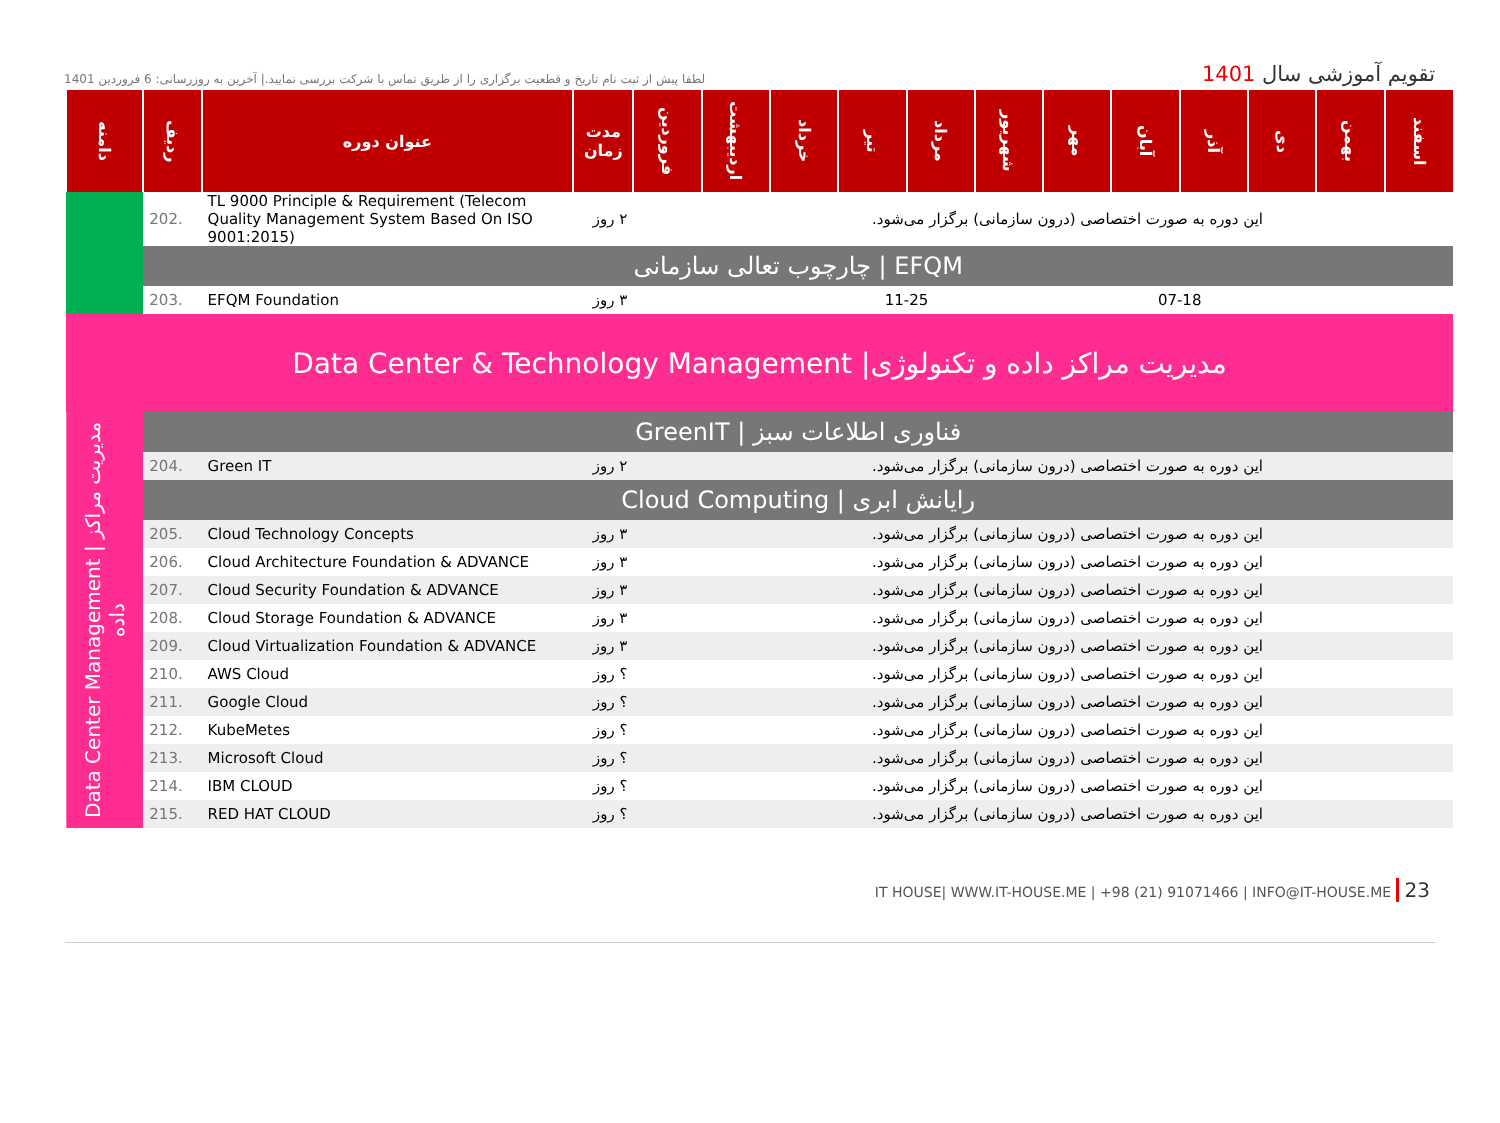لطفا پیش از ثبت نام تاریخ و قطعیت برگزاری را از طریق تماس با شرکت بررسی نمایید.| آخرین به روزرسانی: 6 فروردین 1401
تقویم آموزشی سال 1401
| دامنه | ردیف | عنوان دوره | مدت زمان | فروردین | اردیبهشت | خرداد | تیر | مرداد | شهریور | مهر | آبان | آذر | دی | بهمن | اسفند |
| --- | --- | --- | --- | --- | --- | --- | --- | --- | --- | --- | --- | --- | --- | --- | --- |
| | 202. | TL 9000 Principle & Requirement (Telecom Quality Management System Based On ISO 9001:2015) | ۲ روز | این دوره به صورت اختصاصی (درون سازمانی) برگزار می‌شود. | | | | | | | | | | | |
| | چارچوب تعالی سازمانی / EFQM | | | | | | | | | | | | | | |
| | 203. | EFQM Foundation | ۳ روز | | | | 11-25 | | | | 07-18 | | | | |
| Data Center & Technology Management /مدیریت مراکز داده و تکنولوژی | | | | | | | | | | | | | | | |
| Data Center Management / مدیریت مراکز داده | GreenIT / فناوری اطلاعات سبز | | | | | | | | | | | | | | |
| | 204. | Green IT | ۲ روز | این دوره به صورت اختصاصی (درون سازمانی) برگزار می‌شود. | | | | | | | | | | | |
| | Cloud Computing / رایانش ابری | | | | | | | | | | | | | | |
| | 205. | Cloud Technology Concepts | ۳ روز | این دوره به صورت اختصاصی (درون سازمانی) برگزار می‌شود. | | | | | | | | | | | |
| | 206. | Cloud Architecture Foundation & ADVANCE | ۳ روز | این دوره به صورت اختصاصی (درون سازمانی) برگزار می‌شود. | | | | | | | | | | | |
| | 207. | Cloud Security Foundation & ADVANCE | ۳ روز | این دوره به صورت اختصاصی (درون سازمانی) برگزار می‌شود. | | | | | | | | | | | |
| | 208. | Cloud Storage Foundation & ADVANCE | ۳ روز | این دوره به صورت اختصاصی (درون سازمانی) برگزار می‌شود. | | | | | | | | | | | |
| | 209. | Cloud Virtualization Foundation & ADVANCE | ۳ روز | این دوره به صورت اختصاصی (درون سازمانی) برگزار می‌شود. | | | | | | | | | | | |
| | 210. | AWS Cloud | ؟ روز | این دوره به صورت اختصاصی (درون سازمانی) برگزار می‌شود. | | | | | | | | | | | |
| | 211. | Google Cloud | ؟ روز | این دوره به صورت اختصاصی (درون سازمانی) برگزار می‌شود. | | | | | | | | | | | |
| | 212. | KubeMetes | ؟ روز | این دوره به صورت اختصاصی (درون سازمانی) برگزار می‌شود. | | | | | | | | | | | |
| | 213. | Microsoft Cloud | ؟ روز | این دوره به صورت اختصاصی (درون سازمانی) برگزار می‌شود. | | | | | | | | | | | |
| | 214. | IBM CLOUD | ؟ روز | این دوره به صورت اختصاصی (درون سازمانی) برگزار می‌شود. | | | | | | | | | | | |
| | 215. | RED HAT CLOUD | ؟ روز | این دوره به صورت اختصاصی (درون سازمانی) برگزار می‌شود. | | | | | | | | | | | |
IT HOUSE| WWW.IT-HOUSE.ME | +98 (21) 91071466 | INFO@IT-HOUSE.ME 23